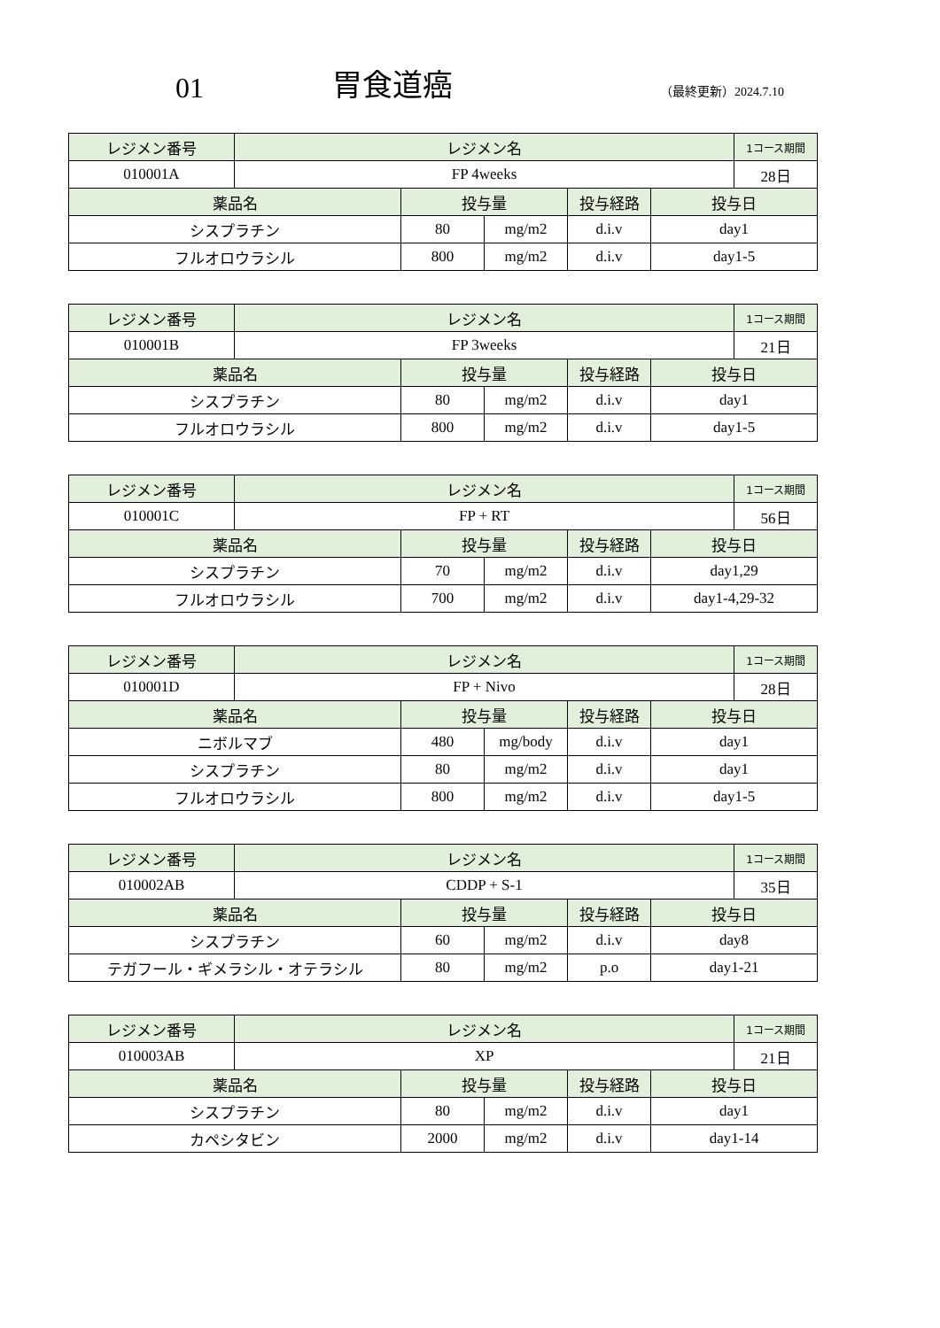01
胃食道癌
（最終更新）2024.7.10
| レジメン番号 | レジメン名 | | | | | 1コース期間 |
| --- | --- | --- | --- | --- | --- | --- |
| 010001A | FP 4weeks | | | | | 28日 |
| 薬品名 | | 投与量 | | 投与経路 | 投与日 | |
| シスプラチン | | 80 | mg/m2 | d.i.v | day1 | |
| フルオロウラシル | | 800 | mg/m2 | d.i.v | day1-5 | |
| レジメン番号 | レジメン名 | | | | | 1コース期間 |
| --- | --- | --- | --- | --- | --- | --- |
| 010001B | FP 3weeks | | | | | 21日 |
| 薬品名 | | 投与量 | | 投与経路 | 投与日 | |
| シスプラチン | | 80 | mg/m2 | d.i.v | day1 | |
| フルオロウラシル | | 800 | mg/m2 | d.i.v | day1-5 | |
| レジメン番号 | レジメン名 | | | | | 1コース期間 |
| --- | --- | --- | --- | --- | --- | --- |
| 010001C | FP + RT | | | | | 56日 |
| 薬品名 | | 投与量 | | 投与経路 | 投与日 | |
| シスプラチン | | 70 | mg/m2 | d.i.v | day1,29 | |
| フルオロウラシル | | 700 | mg/m2 | d.i.v | day1-4,29-32 | |
| レジメン番号 | レジメン名 | | | | | 1コース期間 |
| --- | --- | --- | --- | --- | --- | --- |
| 010001D | FP + Nivo | | | | | 28日 |
| 薬品名 | | 投与量 | | 投与経路 | 投与日 | |
| ニボルマブ | | 480 | mg/body | d.i.v | day1 | |
| シスプラチン | | 80 | mg/m2 | d.i.v | day1 | |
| フルオロウラシル | | 800 | mg/m2 | d.i.v | day1-5 | |
| レジメン番号 | レジメン名 | | | | | 1コース期間 |
| --- | --- | --- | --- | --- | --- | --- |
| 010002AB | CDDP + S-1 | | | | | 35日 |
| 薬品名 | | 投与量 | | 投与経路 | 投与日 | |
| シスプラチン | | 60 | mg/m2 | d.i.v | day8 | |
| テガフール・ギメラシル・オテラシル | | 80 | mg/m2 | p.o | day1-21 | |
| レジメン番号 | レジメン名 | | | | | 1コース期間 |
| --- | --- | --- | --- | --- | --- | --- |
| 010003AB | XP | | | | | 21日 |
| 薬品名 | | 投与量 | | 投与経路 | 投与日 | |
| シスプラチン | | 80 | mg/m2 | d.i.v | day1 | |
| カペシタビン | | 2000 | mg/m2 | d.i.v | day1-14 | |